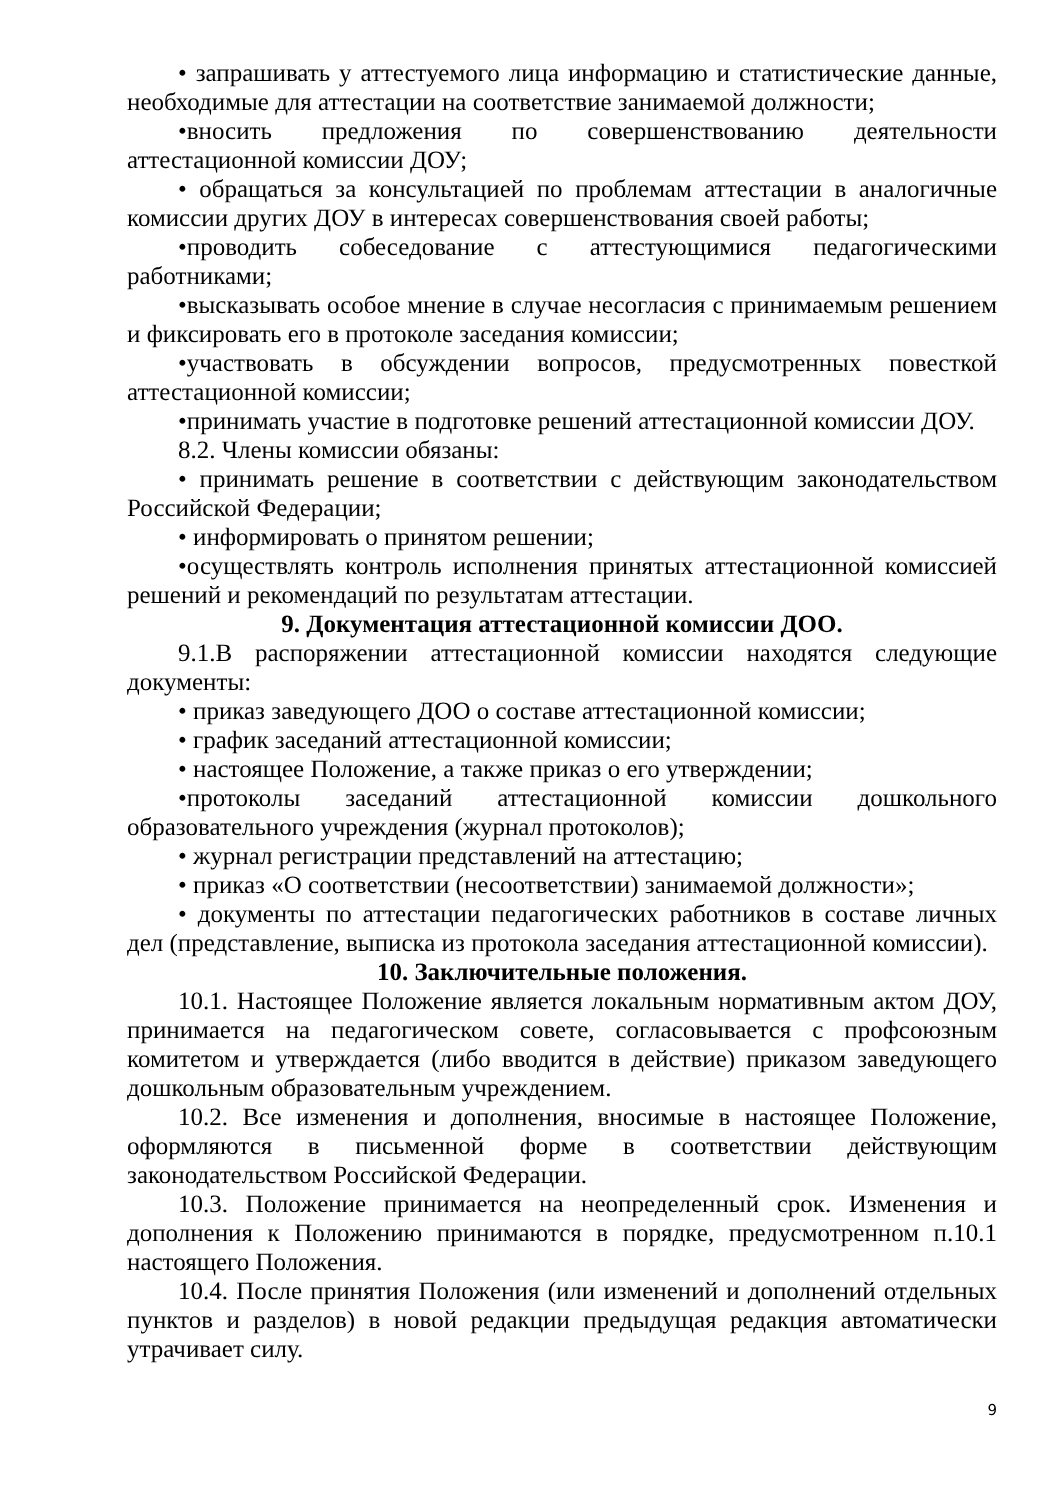• запрашивать у аттестуемого лица информацию и статистические данные, необходимые для аттестации на соответствие занимаемой должности;
•вносить предложения по совершенствованию деятельности аттестационной комиссии ДОУ;
• обращаться за консультацией по проблемам аттестации в аналогичные комиссии других ДОУ в интересах совершенствования своей работы;
•проводить собеседование с аттестующимися педагогическими работниками;
•высказывать особое мнение в случае несогласия с принимаемым решением и фиксировать его в протоколе заседания комиссии;
•участвовать в обсуждении вопросов, предусмотренных повесткой аттестационной комиссии;
•принимать участие в подготовке решений аттестационной комиссии ДОУ.
8.2. Члены комиссии обязаны:
• принимать решение в соответствии с действующим законодательством Российской Федерации;
• информировать о принятом решении;
•осуществлять контроль исполнения принятых аттестационной комиссией решений и рекомендаций по результатам аттестации.
9. Документация аттестационной комиссии ДОО.
9.1.В распоряжении аттестационной комиссии находятся следующие документы:
• приказ заведующего ДОО о составе аттестационной комиссии;
• график заседаний аттестационной комиссии;
• настоящее Положение, а также приказ о его утверждении;
•протоколы заседаний аттестационной комиссии дошкольного образовательного учреждения (журнал протоколов);
• журнал регистрации представлений на аттестацию;
• приказ «О соответствии (несоответствии) занимаемой должности»;
• документы по аттестации педагогических работников в составе личных дел (представление, выписка из протокола заседания аттестационной комиссии).
10. Заключительные положения.
10.1. Настоящее Положение является локальным нормативным актом ДОУ, принимается на педагогическом совете, согласовывается с профсоюзным комитетом и утверждается (либо вводится в действие) приказом заведующего дошкольным образовательным учреждением.
10.2. Все изменения и дополнения, вносимые в настоящее Положение, оформляются в письменной форме в соответствии действующим законодательством Российской Федерации.
10.3. Положение принимается на неопределенный срок. Изменения и дополнения к Положению принимаются в порядке, предусмотренном п.10.1 настоящего Положения.
10.4. После принятия Положения (или изменений и дополнений отдельных пунктов и разделов) в новой редакции предыдущая редакция автоматически утрачивает силу.
9